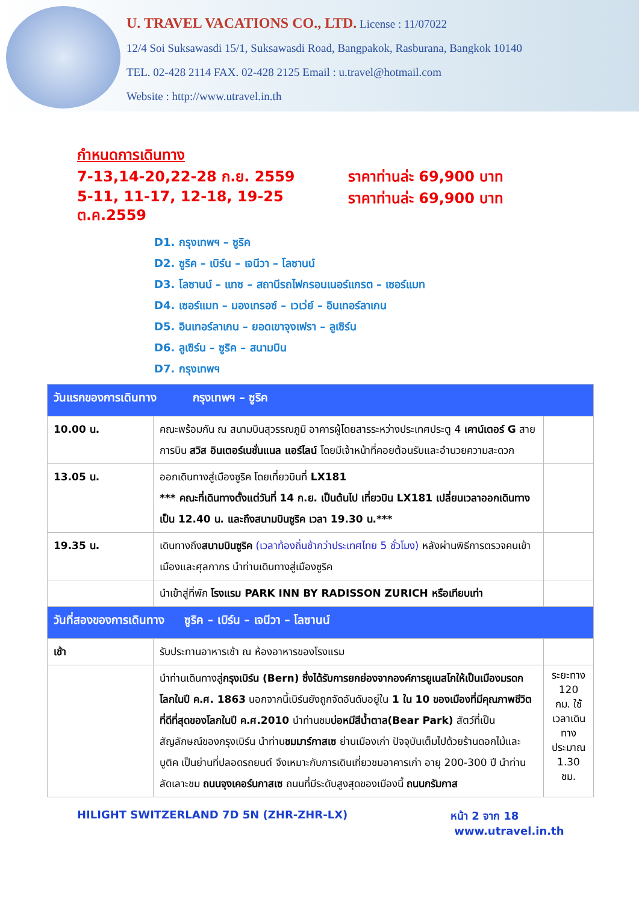U. TRAVEL VACATIONS CO., LTD. License : 11/07022
12/4 Soi Suksawasdi 15/1, Suksawasdi Road, Bangpakok, Rasburana, Bangkok 10140
TEL. 02-428 2114 FAX. 02-428 2125 Email : u.travel@hotmail.com
Website : http://www.utravel.in.th
กำหนดการเดินทาง
7-13,14-20,22-28 ก.ย. 2559 ราคาท่านล่ะ 69,900 บาท
5-11, 11-17, 12-18, 19-25 ต.ค.2559
ราคาท่านล่ะ 69,900 บาท
D1. กรุงเทพฯ – ซูริค
D2. ซูริค – เบิร์น – เจนีวา – โลซานน์
D3. โลซานน์ – แทซ – สถานีรถไฟกรอนเนอร์แกรต – เซอร์แมท
D4. เซอร์แมท – มองเทรอซ์ – เวเว่ย์ – อินเทอร์ลาเกน
D5. อินเทอร์ลาเกน – ยอดเขาจุงเฟรา – ลูเซิร์น
D6. ลูเซิร์น – ซูริค – สนามบิน
D7. กรุงเทพฯ
| วันแรกของการเดินทาง กรุงเทพฯ – ซูริค | | |
| 10.00 น. | คณะพร้อมกัน ณ สนามบินสุวรรณภูมิ อาคารผู้โดยสารระหว่างประเทศประตู 4 เคาน์เตอร์ G สายการบิน สวิส อินเตอร์เนชั่นแนล แอร์ไลน์ โดยมีเจ้าหน้าที่คอยต้อนรับและอำนวยความสะดวก | |
| 13.05 น. | ออกเดินทางสู่เมืองซูริค โดยเที่ยวบินที่ LX181 *** คณะที่เดินทางตั้งแต่วันที่ 14 ก.ย. เป็นต้นไป เที่ยวบิน LX181 เปลี่ยนเวลาออกเดินทางเป็น 12.40 น. และถึงสนามบินซูริค เวลา 19.30 น.*** | |
| 19.35 น. | เดินทางถึง สนามบินซูริค (เวลาท้องถิ่นช้ากว่าประเทศไทย 5 ชั่วโมง) หลังผ่านพิธีการตรวจคนเข้าเมืองและศุลกากร นำท่านเดินทางสู่เมืองซูริค | |
| | นำเข้าสู่ที่พัก โรงแรม PARK INN BY RADISSON ZURICH หรือเทียบเท่า | |
| วันที่สองของการเดินทาง ซูริค – เบิร์น – เจนีวา – โลซานน์ | | |
| เช้า | รับประทานอาหารเช้า ณ ห้องอาหารของโรงแรม | |
| | นำท่านเดินทางสู่ กรุงเบิร์น (Bern) ซึ่งได้รับการยกย่องจากองค์การยูเนสโกให้เป็นเมืองมรดกโลกในปี ค.ศ. 1863 นอกจากนี้เบิร์นยังถูกจัดอันดับอยู่ใน 1 ใน 10 ของเมืองที่มีคุณภาพชีวิตที่ดีที่สุดของโลกในปี ค.ศ.2010 นำท่านชม บ่อหมีสีน้ำตาล(Bear Park) สัตว์ที่เป็นสัญลักษณ์ของกรุงเบิร์น นำท่าน ชมมาร์กาสเซ ย่านเมืองเก่า ปัจจุบันเต็มไปด้วยร้านดอกไม้และบูติค เป็นย่านที่ปลอดรถยนต์ จึงเหมาะกับการเดินเที่ยวชมอาคารเก่า อายุ 200-300 ปี นำท่านลัดเลาะชม ถนนจุงเคอร์นกาสเซ ถนนที่มีระดับสูงสุดของเมืองนี้ ถนนกรัมกาส | ระยะทาง 120 กม. ใช้เวลาเดินทางประมาณ 1.30 ชม. |
HILIGHT SWITZERLAND 7D 5N (ZHR-ZHR-LX) หน้า 2 จาก 18
www.utravel.in.th